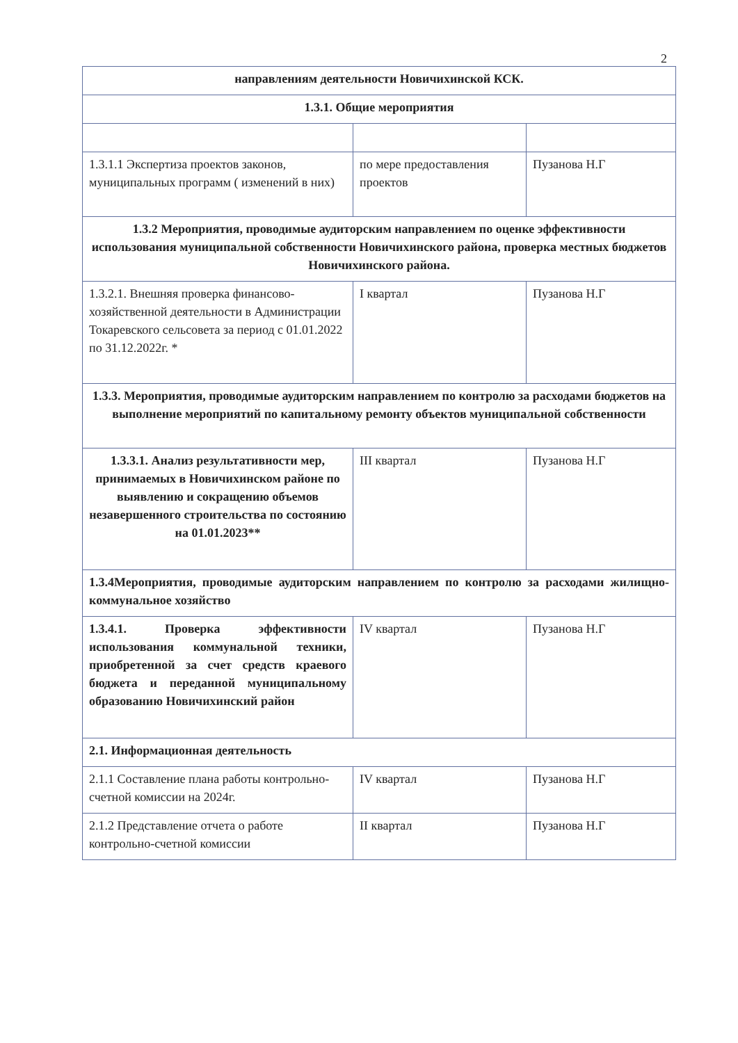2
| направлениям деятельности Новичихинской КСК. | | |
| 1.3.1. Общие мероприятия | | |
| 1.3.1.1 Экспертиза проектов законов, муниципальных программ ( изменений в них) | по мере предоставления проектов | Пузанова Н.Г |
| 1.3.2 Мероприятия, проводимые аудиторским направлением по оценке эффективности использования муниципальной собственности Новичихинского района, проверка местных бюджетов Новичихинского района. | | |
| 1.3.2.1. Внешняя проверка финансово-хозяйственной деятельности в Администрации Токаревского сельсовета за период с 01.01.2022 по 31.12.2022г. * | I квартал | Пузанова Н.Г |
| 1.3.3. Мероприятия, проводимые аудиторским направлением по контролю за расходами бюджетов на выполнение мероприятий по капитальному ремонту объектов муниципальной собственности | | |
| 1.3.3.1. Анализ результативности мер, принимаемых в Новичихинском районе по выявлению и сокращению объемов незавершенного строительства по состоянию на 01.01.2023** | III квартал | Пузанова Н.Г |
| 1.3.4Мероприятия, проводимые аудиторским направлением по контролю за расходами жилищно-коммунальное хозяйство | | |
| 1.3.4.1. Проверка эффективности использования коммунальной техники, приобретенной за счет средств краевого бюджета и переданной муниципальному образованию Новичихинский район | IV квартал | Пузанова Н.Г |
| 2.1. Информационная деятельность | | |
| 2.1.1 Составление плана работы контрольно-счетной комиссии на 2024г. | IV квартал | Пузанова Н.Г |
| 2.1.2 Представление отчета о работе контрольно-счетной комиссии | II квартал | Пузанова Н.Г |